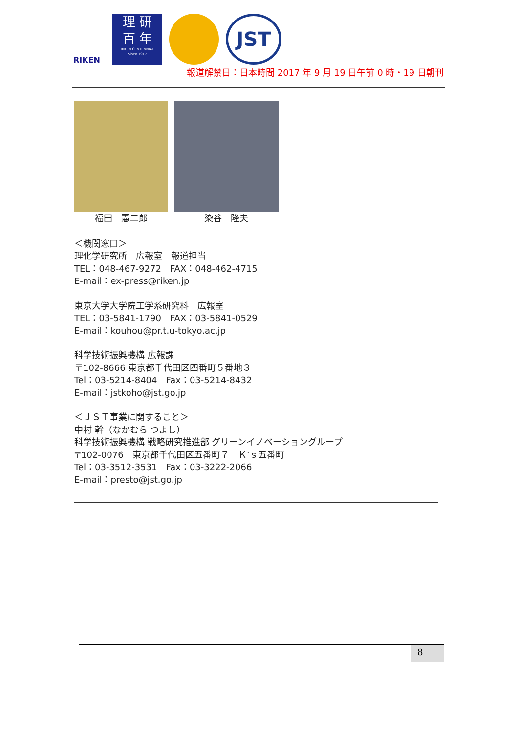RIKEN
理 研
百 年
RIKEN CENTENNIAL
Since 1917
JST
報道解禁日：日本時間 2017 年 9 月 19 日午前 0 時・19 日朝刊
福田　憲二郎 染谷　隆夫
＜機関窓口＞
理化学研究所　広報室　報道担当
TEL：048-467-9272　FAX：048-462-4715
E-mail：ex-press@riken.jp
東京大学大学院工学系研究科　広報室
TEL：03-5841-1790　FAX：03-5841-0529
E-mail：kouhou@pr.t.u-tokyo.ac.jp
科学技術振興機構 広報課
〒102-8666 東京都千代田区四番町５番地３
Tel：03-5214-8404　Fax：03-5214-8432
E-mail：jstkoho@jst.go.jp
＜ＪＳＴ事業に関すること＞
中村 幹（なかむら つよし）
科学技術振興機構 戦略研究推進部 グリーンイノベーショングループ
〒102-0076　東京都千代田区五番町７　Ｋ’ｓ五番町
Tel：03-3512-3531　Fax：03-3222-2066
E-mail：presto@jst.go.jp
8